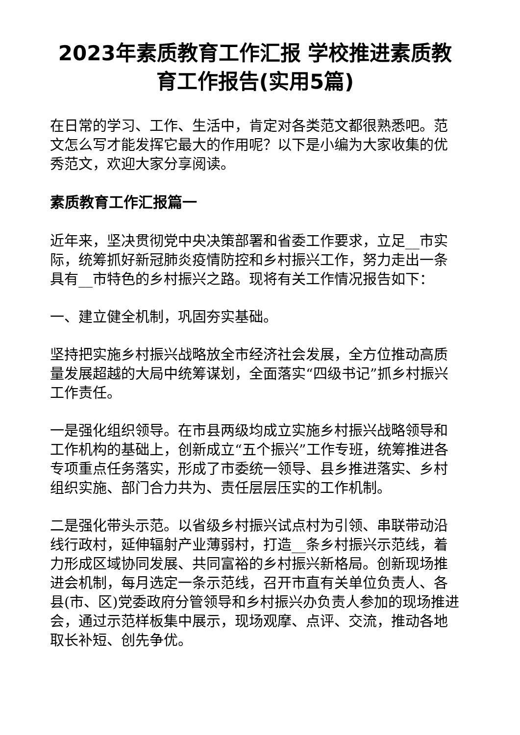2023年素质教育工作汇报 学校推进素质教育工作报告(实用5篇)
在日常的学习、工作、生活中，肯定对各类范文都很熟悉吧。范文怎么写才能发挥它最大的作用呢？以下是小编为大家收集的优秀范文，欢迎大家分享阅读。
素质教育工作汇报篇一
近年来，坚决贯彻党中央决策部署和省委工作要求，立足__市实际，统筹抓好新冠肺炎疫情防控和乡村振兴工作，努力走出一条具有__市特色的乡村振兴之路。现将有关工作情况报告如下：
一、建立健全机制，巩固夯实基础。
坚持把实施乡村振兴战略放全市经济社会发展，全方位推动高质量发展超越的大局中统筹谋划，全面落实“四级书记”抓乡村振兴工作责任。
一是强化组织领导。在市县两级均成立实施乡村振兴战略领导和工作机构的基础上，创新成立“五个振兴”工作专班，统筹推进各专项重点任务落实，形成了市委统一领导、县乡推进落实、乡村组织实施、部门合力共为、责任层层压实的工作机制。
二是强化带头示范。以省级乡村振兴试点村为引领、串联带动沿线行政村，延伸辐射产业薄弱村，打造__条乡村振兴示范线，着力形成区域协同发展、共同富裕的乡村振兴新格局。创新现场推进会机制，每月选定一条示范线，召开市直有关单位负责人、各县(市、区)党委政府分管领导和乡村振兴办负责人参加的现场推进会，通过示范样板集中展示，现场观摩、点评、交流，推动各地取长补短、创先争优。